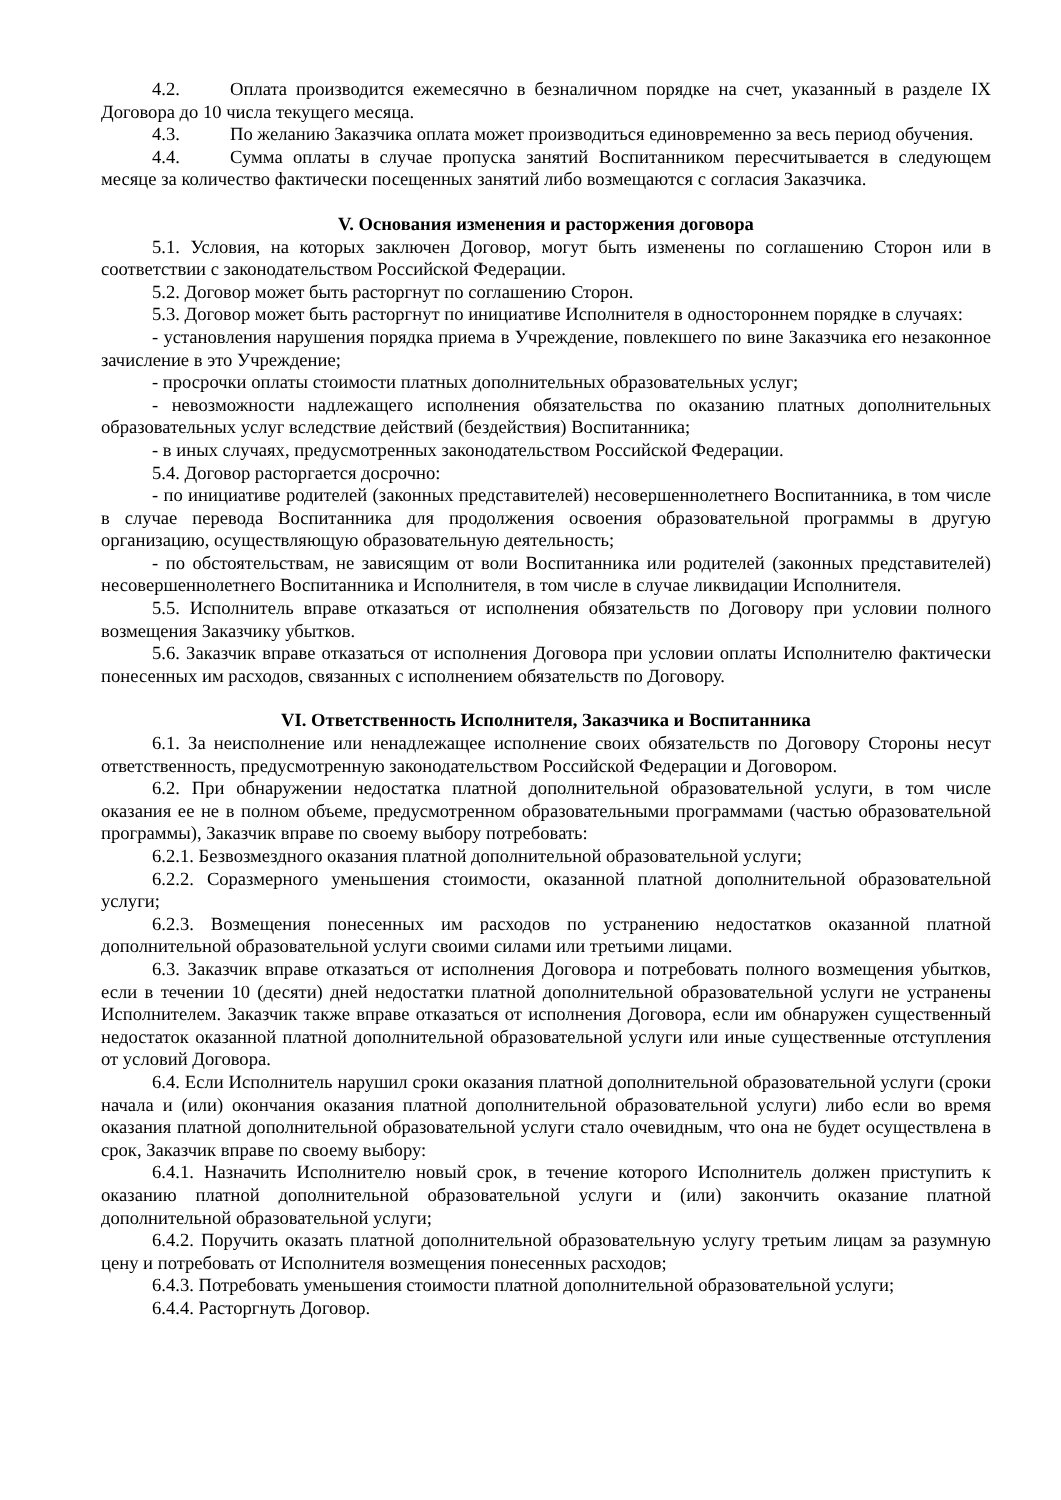4.2. Оплата производится ежемесячно в безналичном порядке на счет, указанный в разделе IX Договора до 10 числа текущего месяца.
4.3. По желанию Заказчика оплата может производиться единовременно за весь период обучения.
4.4. Сумма оплаты в случае пропуска занятий Воспитанником пересчитывается в следующем месяце за количество фактически посещенных занятий либо возмещаются с согласия Заказчика.
V. Основания изменения и расторжения договора
5.1. Условия, на которых заключен Договор, могут быть изменены по соглашению Сторон или в соответствии с законодательством Российской Федерации.
5.2. Договор может быть расторгнут по соглашению Сторон.
5.3. Договор может быть расторгнут по инициативе Исполнителя в одностороннем порядке в случаях:
- установления нарушения порядка приема в Учреждение, повлекшего по вине Заказчика его незаконное зачисление в это Учреждение;
- просрочки оплаты стоимости платных дополнительных образовательных услуг;
- невозможности надлежащего исполнения обязательства по оказанию платных дополнительных образовательных услуг вследствие действий (бездействия) Воспитанника;
- в иных случаях, предусмотренных законодательством Российской Федерации.
5.4. Договор расторгается досрочно:
- по инициативе родителей (законных представителей) несовершеннолетнего Воспитанника, в том числе в случае перевода Воспитанника для продолжения освоения образовательной программы в другую организацию, осуществляющую образовательную деятельность;
- по обстоятельствам, не зависящим от воли Воспитанника или родителей (законных представителей) несовершеннолетнего Воспитанника и Исполнителя, в том числе в случае ликвидации Исполнителя.
5.5. Исполнитель вправе отказаться от исполнения обязательств по Договору при условии полного возмещения Заказчику убытков.
5.6. Заказчик вправе отказаться от исполнения Договора при условии оплаты Исполнителю фактически понесенных им расходов, связанных с исполнением обязательств по Договору.
VI. Ответственность Исполнителя, Заказчика и Воспитанника
6.1. За неисполнение или ненадлежащее исполнение своих обязательств по Договору Стороны несут ответственность, предусмотренную законодательством Российской Федерации и Договором.
6.2. При обнаружении недостатка платной дополнительной образовательной услуги, в том числе оказания ее не в полном объеме, предусмотренном образовательными программами (частью образовательной программы), Заказчик вправе по своему выбору потребовать:
6.2.1. Безвозмездного оказания платной дополнительной образовательной услуги;
6.2.2. Соразмерного уменьшения стоимости, оказанной платной дополнительной образовательной услуги;
6.2.3. Возмещения понесенных им расходов по устранению недостатков оказанной платной дополнительной образовательной услуги своими силами или третьими лицами.
6.3. Заказчик вправе отказаться от исполнения Договора и потребовать полного возмещения убытков, если в течении 10 (десяти) дней недостатки платной дополнительной образовательной услуги не устранены Исполнителем. Заказчик также вправе отказаться от исполнения Договора, если им обнаружен существенный недостаток оказанной платной дополнительной образовательной услуги или иные существенные отступления от условий Договора.
6.4. Если Исполнитель нарушил сроки оказания платной дополнительной образовательной услуги (сроки начала и (или) окончания оказания платной дополнительной образовательной услуги) либо если во время оказания платной дополнительной образовательной услуги стало очевидным, что она не будет осуществлена в срок, Заказчик вправе по своему выбору:
6.4.1. Назначить Исполнителю новый срок, в течение которого Исполнитель должен приступить к оказанию платной дополнительной образовательной услуги и (или) закончить оказание платной дополнительной образовательной услуги;
6.4.2. Поручить оказать платной дополнительной образовательную услугу третьим лицам за разумную цену и потребовать от Исполнителя возмещения понесенных расходов;
6.4.3. Потребовать уменьшения стоимости платной дополнительной образовательной услуги;
6.4.4. Расторгнуть Договор.